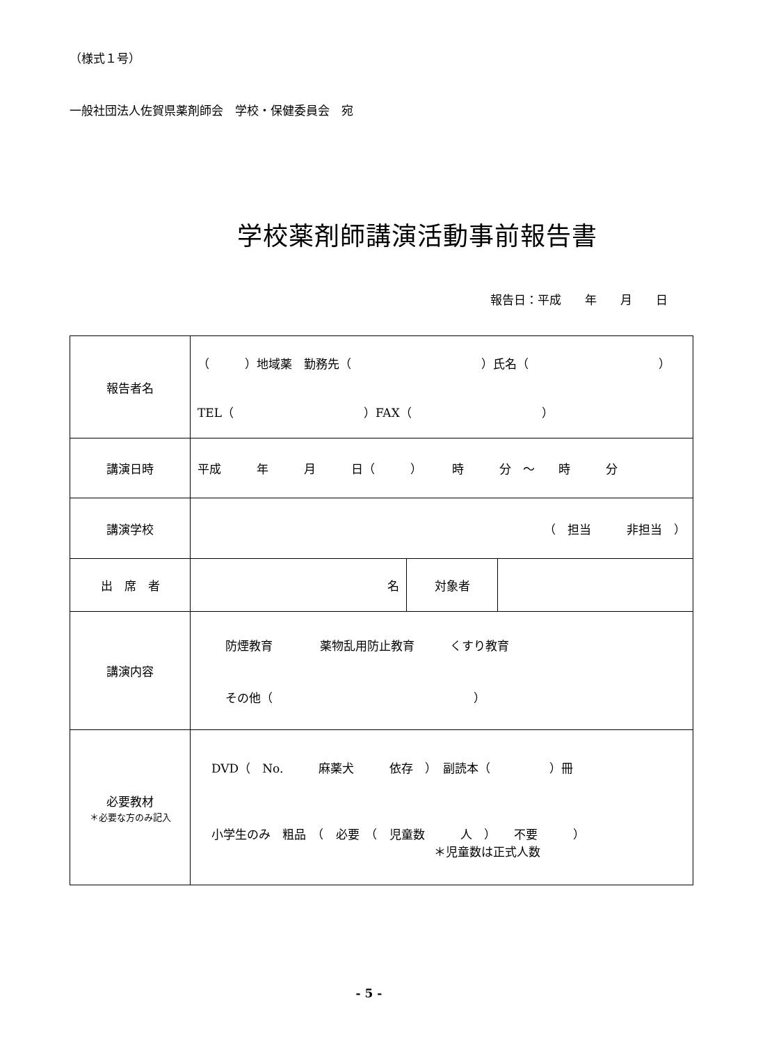（様式１号）
一般社団法人佐賀県薬剤師会　学校・保健委員会　宛
学校薬剤師講演活動事前報告書
報告日：平成　　年　　月　　日
| 報告者名 | （ ）地域薬 勤務先（ ）氏名（ ） TEL（ ）FAX（ ） | | |
| 講演日時 | 平成 年 月 日（ ） 時 分 ～ 時 分 | | |
| 講演学校 | （ 担当 非担当 ） | | |
| 出 席 者 | 名 | 対象者 | |
| 講演内容 | 防煙教育 薬物乱用防止教育 くすり教育 その他（ ） | | |
| 必要教材 ＊必要な方のみ記入 | DVD（ No. 麻薬犬 依存 ） 副読本（ ）冊 小学生のみ 粗品 （ 必要 （ 児童数 人 ） 不要 ） ＊児童数は正式人数 | | |
- 5 -